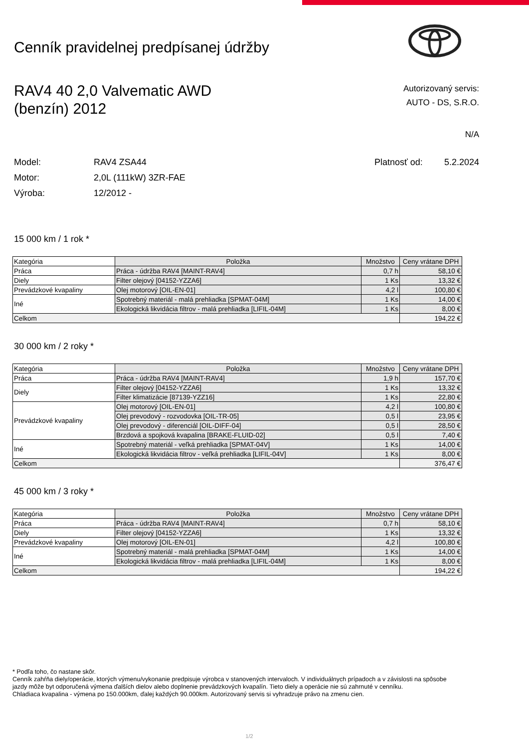Cenník pravidelnej predpísanej údržby
RAV4 40 2,0 Valvematic AWD
(benzín) 2012
Autorizovaný servis:
AUTO - DS, S.R.O.
N/A
Model: RAV4 ZSA44
Motor: 2,0L (111kW) 3ZR-FAE
Výroba: 12/2012 -
Platnosť od: 5.2.2024
15 000 km / 1 rok *
| Kategória | Položka | Množstvo | Ceny vrátane DPH |
| --- | --- | --- | --- |
| Práca | Práca - údržba RAV4 [MAINT-RAV4] | 0,7 h | 58,10 € |
| Diely | Filter olejový [04152-YZZA6] | 1 Ks | 13,32 € |
| Prevádzkové kvapaliny | Olej motorový [OIL-EN-01] | 4,2 l | 100,80 € |
| Iné | Spotrebný materiál - malá prehliadka [SPMAT-04M] | 1 Ks | 14,00 € |
| | Ekologická likvidácia filtrov - malá prehliadka [LIFIL-04M] | 1 Ks | 8,00 € |
| Celkom | | | 194,22 € |
30 000 km / 2 roky *
| Kategória | Položka | Množstvo | Ceny vrátane DPH |
| --- | --- | --- | --- |
| Práca | Práca - údržba RAV4 [MAINT-RAV4] | 1,9 h | 157,70 € |
| Diely | Filter olejový [04152-YZZA6] | 1 Ks | 13,32 € |
| | Filter klimatizácie [87139-YZZ16] | 1 Ks | 22,80 € |
| Prevádzkové kvapaliny | Olej motorový [OIL-EN-01] | 4,2 l | 100,80 € |
| | Olej prevodový - rozvodovka [OIL-TR-05] | 0,5 l | 23,95 € |
| | Olej prevodový - diferenciál [OIL-DIFF-04] | 0,5 l | 28,50 € |
| | Brzdová a spojková kvapalina [BRAKE-FLUID-02] | 0,5 l | 7,40 € |
| Iné | Spotrebný materiál - veľká prehliadka [SPMAT-04V] | 1 Ks | 14,00 € |
| | Ekologická likvidácia filtrov - veľká prehliadka [LIFIL-04V] | 1 Ks | 8,00 € |
| Celkom | | | 376,47 € |
45 000 km / 3 roky *
| Kategória | Položka | Množstvo | Ceny vrátane DPH |
| --- | --- | --- | --- |
| Práca | Práca - údržba RAV4 [MAINT-RAV4] | 0,7 h | 58,10 € |
| Diely | Filter olejový [04152-YZZA6] | 1 Ks | 13,32 € |
| Prevádzkové kvapaliny | Olej motorový [OIL-EN-01] | 4,2 l | 100,80 € |
| Iné | Spotrebný materiál - malá prehliadka [SPMAT-04M] | 1 Ks | 14,00 € |
| | Ekologická likvidácia filtrov - malá prehliadka [LIFIL-04M] | 1 Ks | 8,00 € |
| Celkom | | | 194,22 € |
* Podľa toho, čo nastane skôr.
Cenník zahŕňa diely/operácie, ktorých výmenu/vykonanie predpisuje výrobca v stanovených intervaloch. V individuálnych prípadoch a v závislosti na spôsobe jazdy môže byt odporučená výmena ďalších dielov alebo doplnenie prevádzkových kvapalín. Tieto diely a operácie nie sú zahrnuté v cenníku.
Chladiaca kvapalina - výmena po 150.000km, ďalej každých 90.000km. Autorizovaný servis si vyhradzuje právo na zmenu cien.
1/2